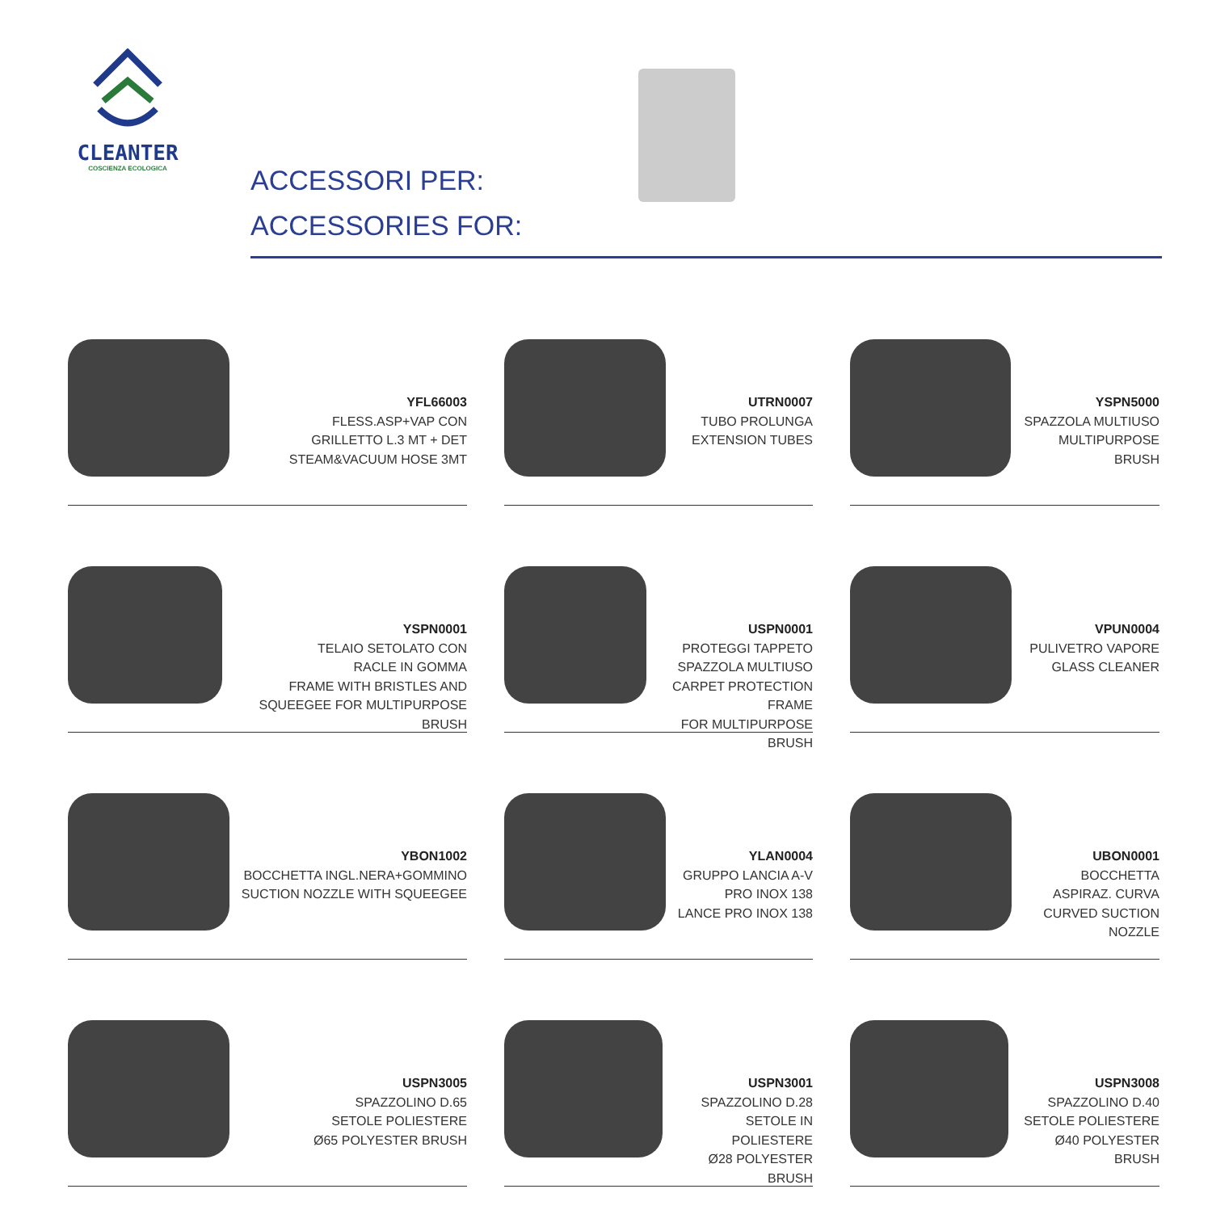CLEANTER
COSCIENZA ECOLOGICA
ACCESSORI PER:
ACCESSORIES FOR:
YFL66003
FLESS.ASP+VAP CON
GRILLETTO L.3 MT + DET
STEAM&VACUUM HOSE 3MT
UTRN0007
TUBO PROLUNGA
EXTENSION TUBES
YSPN5000
SPAZZOLA MULTIUSO
MULTIPURPOSE BRUSH
YSPN0001
TELAIO SETOLATO CON
RACLE IN GOMMA
FRAME WITH BRISTLES AND
SQUEEGEE FOR MULTIPURPOSE BRUSH
USPN0001
PROTEGGI TAPPETO
SPAZZOLA MULTIUSO
CARPET PROTECTION FRAME
FOR MULTIPURPOSE BRUSH
VPUN0004
PULIVETRO VAPORE
GLASS CLEANER
YBON1002
BOCCHETTA INGL.NERA+GOMMINO
SUCTION NOZZLE WITH SQUEEGEE
YLAN0004
GRUPPO LANCIA A-V
PRO INOX 138
LANCE PRO INOX 138
UBON0001
BOCCHETTA
ASPIRAZ. CURVA
CURVED SUCTION
NOZZLE
USPN3005
SPAZZOLINO D.65
SETOLE POLIESTERE
Ø65 POLYESTER BRUSH
USPN3001
SPAZZOLINO D.28
SETOLE IN POLIESTERE
Ø28 POLYESTER BRUSH
USPN3008
SPAZZOLINO D.40
SETOLE POLIESTERE
Ø40 POLYESTER BRUSH